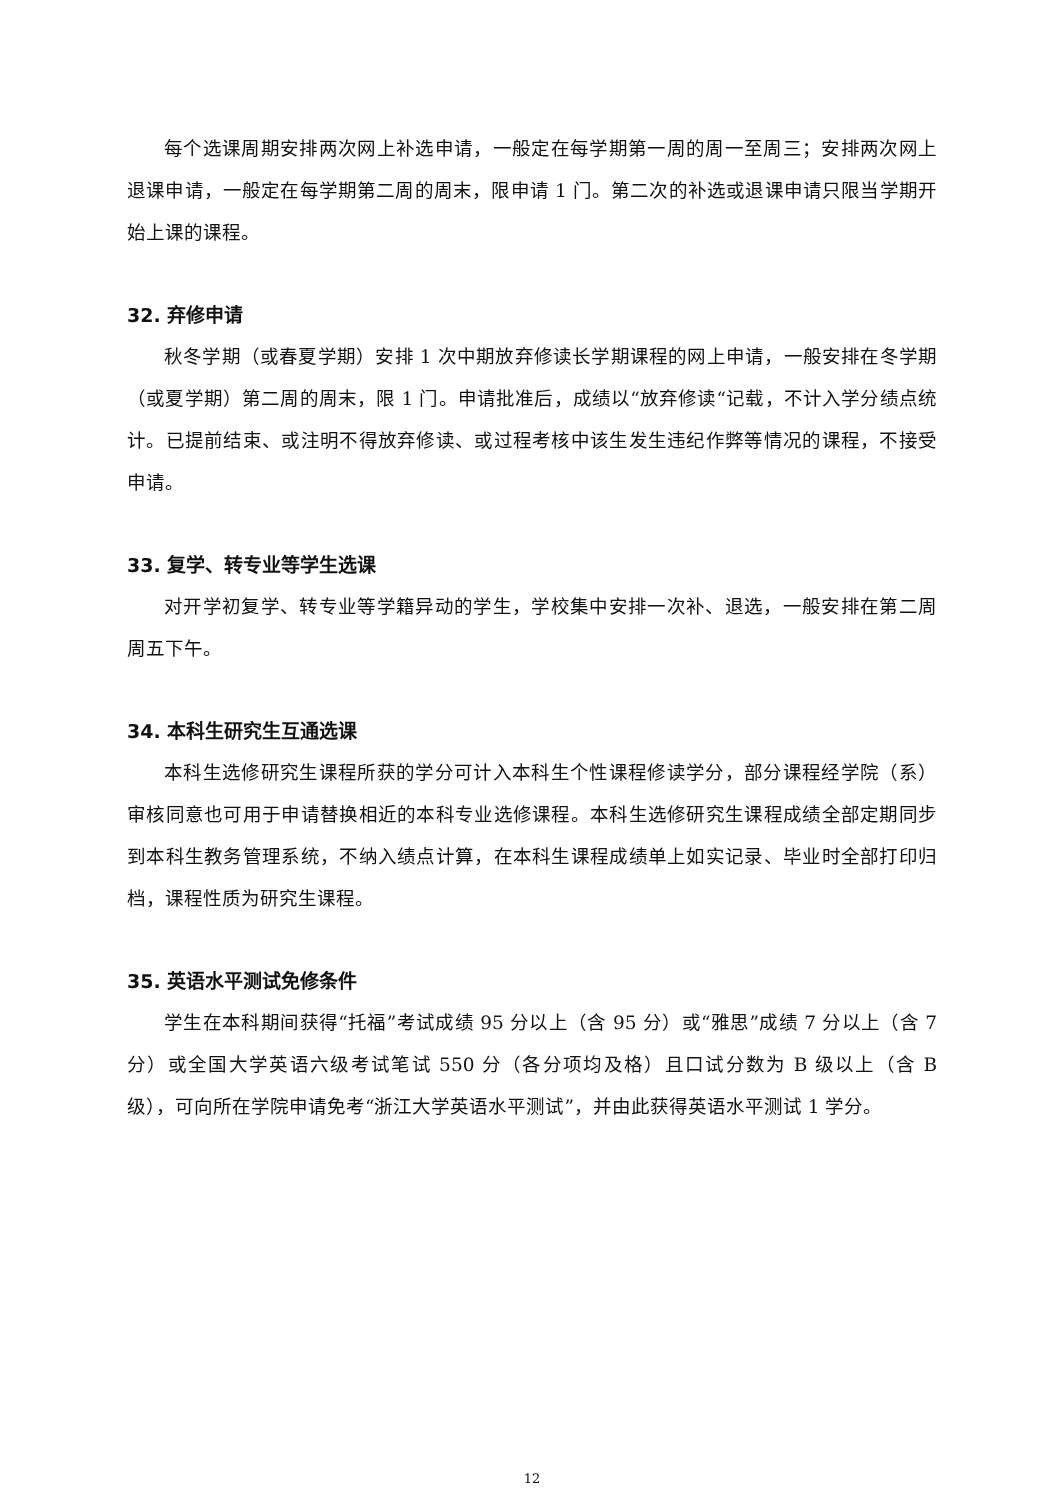每个选课周期安排两次网上补选申请，一般定在每学期第一周的周一至周三；安排两次网上退课申请，一般定在每学期第二周的周末，限申请 1 门。第二次的补选或退课申请只限当学期开始上课的课程。
32. 弃修申请
秋冬学期（或春夏学期）安排 1 次中期放弃修读长学期课程的网上申请，一般安排在冬学期（或夏学期）第二周的周末，限 1 门。申请批准后，成绩以“放弃修读“记载，不计入学分绩点统计。已提前结束、或注明不得放弃修读、或过程考核中该生发生违纪作弊等情况的课程，不接受申请。
33. 复学、转专业等学生选课
对开学初复学、转专业等学籍异动的学生，学校集中安排一次补、退选，一般安排在第二周周五下午。
34. 本科生研究生互通选课
本科生选修研究生课程所获的学分可计入本科生个性课程修读学分，部分课程经学院（系）审核同意也可用于申请替换相近的本科专业选修课程。本科生选修研究生课程成绩全部定期同步到本科生教务管理系统，不纳入绩点计算，在本科生课程成绩单上如实记录、毕业时全部打印归档，课程性质为研究生课程。
35. 英语水平测试免修条件
学生在本科期间获得“托福”考试成绩 95 分以上（含 95 分）或“雅思”成绩 7 分以上（含 7 分）或全国大学英语六级考试笔试 550 分（各分项均及格）且口试分数为 B 级以上（含 B 级），可向所在学院申请免考“浙江大学英语水平测试”，并由此获得英语水平测试 1 学分。
12